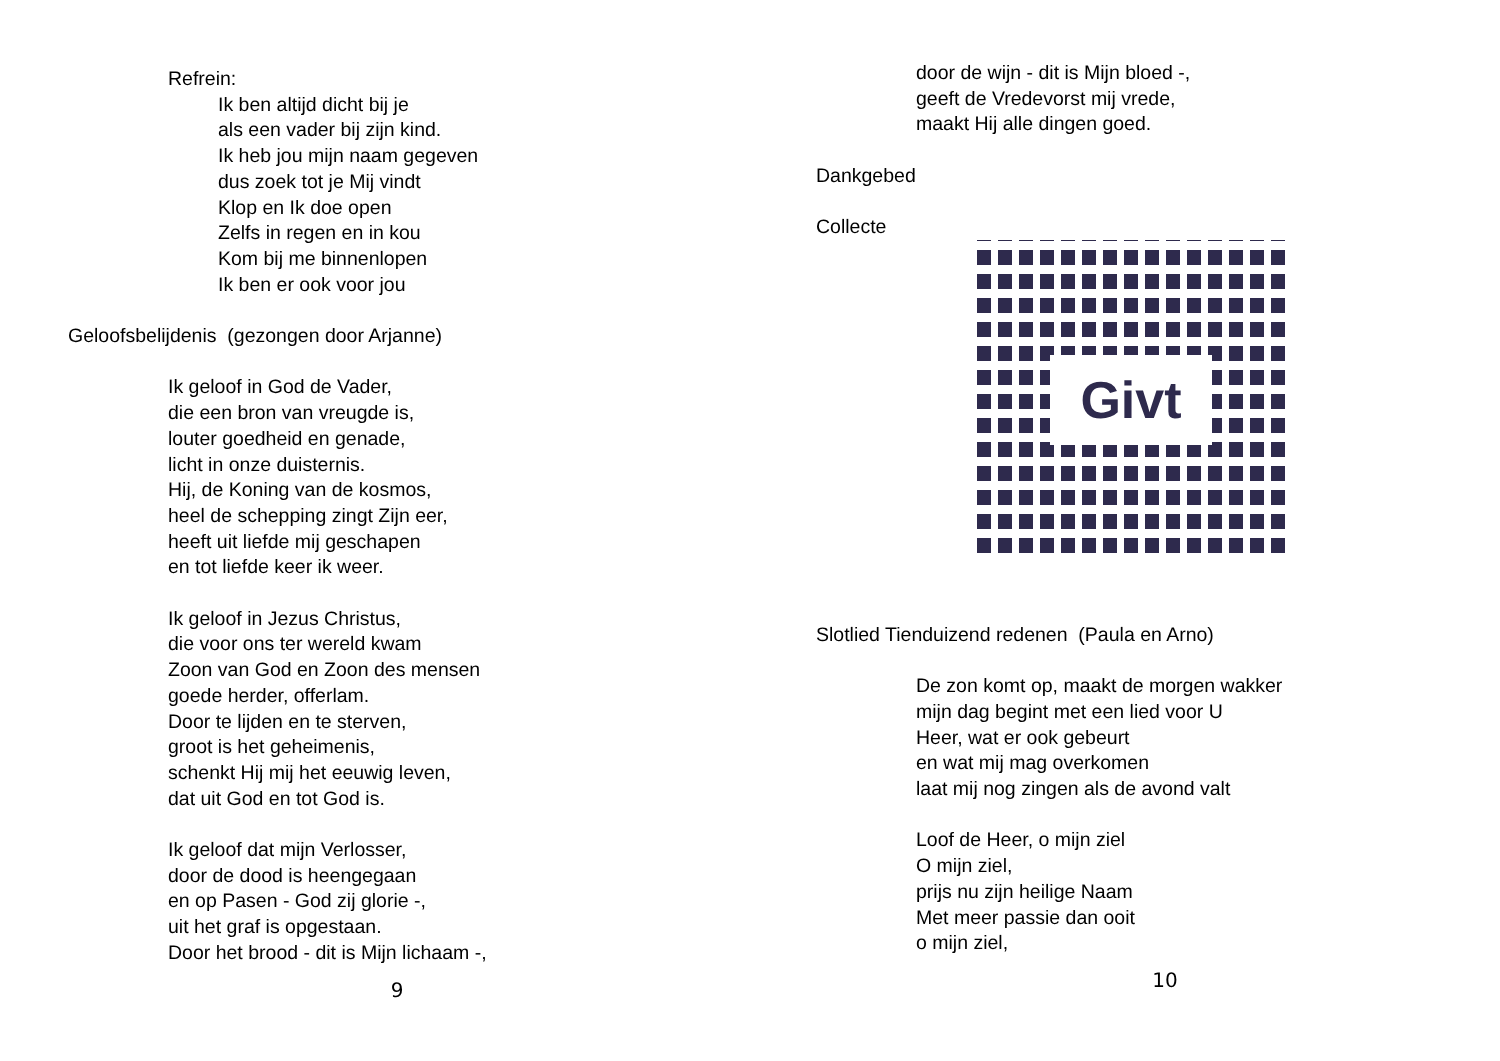Refrein:
Ik ben altijd dicht bij je
als een vader bij zijn kind.
Ik heb jou mijn naam gegeven
dus zoek tot je Mij vindt
Klop en Ik doe open
Zelfs in regen en in kou
Kom bij me binnenlopen
Ik ben er ook voor jou
Geloofsbelijdenis (gezongen door Arjanne)
Ik geloof in God de Vader,
die een bron van vreugde is,
louter goedheid en genade,
licht in onze duisternis.
Hij, de Koning van de kosmos,
heel de schepping zingt Zijn eer,
heeft uit liefde mij geschapen
en tot liefde keer ik weer.
Ik geloof in Jezus Christus,
die voor ons ter wereld kwam
Zoon van God en Zoon des mensen
goede herder, offerlam.
Door te lijden en te sterven,
groot is het geheimenis,
schenkt Hij mij het eeuwig leven,
dat uit God en tot God is.
Ik geloof dat mijn Verlosser,
door de dood is heengegaan
en op Pasen - God zij glorie -,
uit het graf is opgestaan.
Door het brood - dit is Mijn lichaam -,
9
door de wijn - dit is Mijn bloed -,
geeft de Vredevorst mij vrede,
maakt Hij alle dingen goed.
Dankgebed
Collecte
Givt
Slotlied Tienduizend redenen (Paula en Arno)
De zon komt op, maakt de morgen wakker
mijn dag begint met een lied voor U
Heer, wat er ook gebeurt
en wat mij mag overkomen
laat mij nog zingen als de avond valt
Loof de Heer, o mijn ziel
O mijn ziel,
prijs nu zijn heilige Naam
Met meer passie dan ooit
o mijn ziel,
10